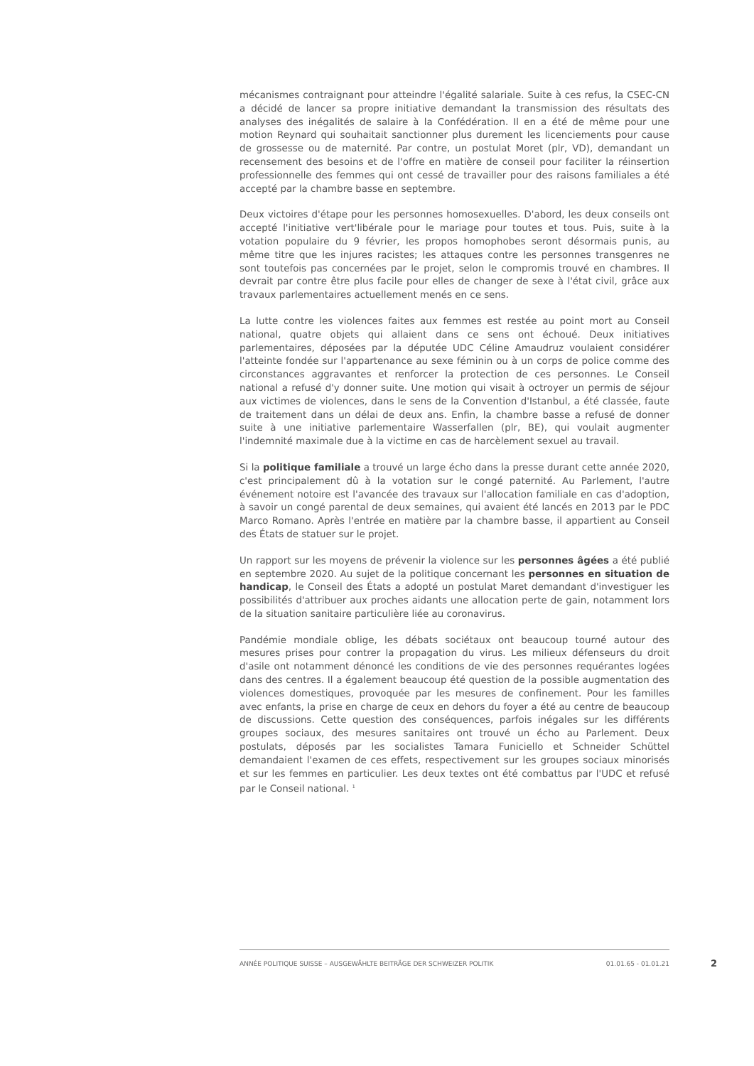mécanismes contraignant pour atteindre l'égalité salariale. Suite à ces refus, la CSEC-CN a décidé de lancer sa propre initiative demandant la transmission des résultats des analyses des inégalités de salaire à la Confédération. Il en a été de même pour une motion Reynard qui souhaitait sanctionner plus durement les licenciements pour cause de grossesse ou de maternité. Par contre, un postulat Moret (plr, VD), demandant un recensement des besoins et de l'offre en matière de conseil pour faciliter la réinsertion professionnelle des femmes qui ont cessé de travailler pour des raisons familiales a été accepté par la chambre basse en septembre.
Deux victoires d'étape pour les personnes homosexuelles. D'abord, les deux conseils ont accepté l'initiative vert'libérale pour le mariage pour toutes et tous. Puis, suite à la votation populaire du 9 février, les propos homophobes seront désormais punis, au même titre que les injures racistes; les attaques contre les personnes transgenres ne sont toutefois pas concernées par le projet, selon le compromis trouvé en chambres. Il devrait par contre être plus facile pour elles de changer de sexe à l'état civil, grâce aux travaux parlementaires actuellement menés en ce sens.
La lutte contre les violences faites aux femmes est restée au point mort au Conseil national, quatre objets qui allaient dans ce sens ont échoué. Deux initiatives parlementaires, déposées par la députée UDC Céline Amaudruz voulaient considérer l'atteinte fondée sur l'appartenance au sexe féminin ou à un corps de police comme des circonstances aggravantes et renforcer la protection de ces personnes. Le Conseil national a refusé d'y donner suite. Une motion qui visait à octroyer un permis de séjour aux victimes de violences, dans le sens de la Convention d'Istanbul, a été classée, faute de traitement dans un délai de deux ans. Enfin, la chambre basse a refusé de donner suite à une initiative parlementaire Wasserfallen (plr, BE), qui voulait augmenter l'indemnité maximale due à la victime en cas de harcèlement sexuel au travail.
Si la politique familiale a trouvé un large écho dans la presse durant cette année 2020, c'est principalement dû à la votation sur le congé paternité. Au Parlement, l'autre événement notoire est l'avancée des travaux sur l'allocation familiale en cas d'adoption, à savoir un congé parental de deux semaines, qui avaient été lancés en 2013 par le PDC Marco Romano. Après l'entrée en matière par la chambre basse, il appartient au Conseil des États de statuer sur le projet.
Un rapport sur les moyens de prévenir la violence sur les personnes âgées a été publié en septembre 2020. Au sujet de la politique concernant les personnes en situation de handicap, le Conseil des États a adopté un postulat Maret demandant d'investiguer les possibilités d'attribuer aux proches aidants une allocation perte de gain, notamment lors de la situation sanitaire particulière liée au coronavirus.
Pandémie mondiale oblige, les débats sociétaux ont beaucoup tourné autour des mesures prises pour contrer la propagation du virus. Les milieux défenseurs du droit d'asile ont notamment dénoncé les conditions de vie des personnes requérantes logées dans des centres. Il a également beaucoup été question de la possible augmentation des violences domestiques, provoquée par les mesures de confinement. Pour les familles avec enfants, la prise en charge de ceux en dehors du foyer a été au centre de beaucoup de discussions. Cette question des conséquences, parfois inégales sur les différents groupes sociaux, des mesures sanitaires ont trouvé un écho au Parlement. Deux postulats, déposés par les socialistes Tamara Funiciello et Schneider Schüttel demandaient l'examen de ces effets, respectivement sur les groupes sociaux minorisés et sur les femmes en particulier. Les deux textes ont été combattus par l'UDC et refusé par le Conseil national. <sup>1</sup>
ANNÉE POLITIQUE SUISSE – AUSGEWÄHLTE BEITRÄGE DER SCHWEIZER POLITIK 01.01.65 - 01.01.21
2